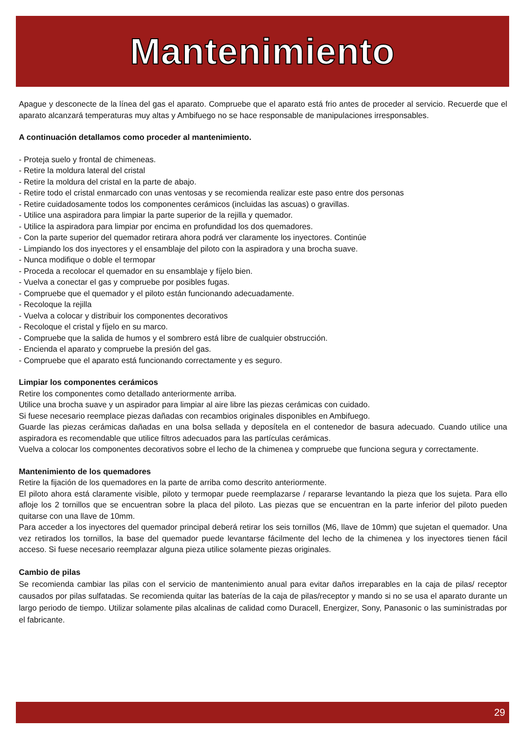Mantenimiento
Apague y desconecte de la línea del gas el aparato. Compruebe que el aparato está frio antes de proceder al servicio. Recuerde que el aparato alcanzará temperaturas muy altas y Ambifuego no se hace responsable de manipulaciones irresponsables.
A continuación detallamos como proceder al mantenimiento.
- Proteja suelo y frontal de chimeneas.
- Retire la moldura lateral del cristal
- Retire la moldura del cristal en la parte de abajo.
- Retire todo el cristal enmarcado con unas ventosas y se recomienda realizar este paso entre dos personas
- Retire cuidadosamente todos los componentes cerámicos (incluidas las ascuas) o gravillas.
- Utilice una aspiradora para limpiar la parte superior de la rejilla y quemador.
- Utilice la aspiradora para limpiar por encima en profundidad los dos quemadores.
- Con la parte superior del quemador retirara ahora podrá ver claramente los inyectores. Continúe
- Limpiando los dos inyectores y el ensamblaje del piloto con la aspiradora y una brocha suave.
- Nunca modifique o doble el termopar
- Proceda a recolocar el quemador en su ensamblaje y fíjelo bien.
- Vuelva a conectar el gas y compruebe por posibles fugas.
- Compruebe que el quemador y el piloto están funcionando adecuadamente.
- Recoloque la rejilla
- Vuelva a colocar y distribuir los componentes decorativos
- Recoloque el cristal y fíjelo en su marco.
- Compruebe que la salida de humos y el sombrero está libre de cualquier obstrucción.
- Encienda el aparato y compruebe la presión del gas.
- Compruebe que el aparato está funcionando correctamente y es seguro.
Limpiar los componentes cerámicos
Retire los componentes como detallado anteriormente arriba.
Utilice una brocha suave y un aspirador para limpiar al aire libre las piezas cerámicas con cuidado.
Si fuese necesario reemplace piezas dañadas con recambios originales disponibles en Ambifuego.
Guarde las piezas cerámicas dañadas en una bolsa sellada y deposítela en el contenedor de basura adecuado. Cuando utilice una aspiradora es recomendable que utilice filtros adecuados para las partículas cerámicas.
Vuelva a colocar los componentes decorativos sobre el lecho de la chimenea y compruebe que funciona segura y correctamente.
Mantenimiento de los quemadores
Retire la fijación de los quemadores en la parte de arriba como descrito anteriormente.
El piloto ahora está claramente visible, piloto y termopar puede reemplazarse / repararse levantando la pieza que los sujeta. Para ello afloje los 2 tornillos que se encuentran sobre la placa del piloto. Las piezas que se encuentran en la parte inferior del piloto pueden quitarse con una llave de 10mm.
Para acceder a los inyectores del quemador principal deberá retirar los seis tornillos (M6, llave de 10mm) que sujetan el quemador. Una vez retirados los tornillos, la base del quemador puede levantarse fácilmente del lecho de la chimenea y los inyectores tienen fácil acceso. Si fuese necesario reemplazar alguna pieza utilice solamente piezas originales.
Cambio de pilas
Se recomienda cambiar las pilas con el servicio de mantenimiento anual para evitar daños irreparables en la caja de pilas/ receptor causados por pilas sulfatadas. Se recomienda quitar las baterías de la caja de pilas/receptor y mando si no se usa el aparato durante un largo periodo de tiempo. Utilizar solamente pilas alcalinas de calidad como Duracell, Energizer, Sony, Panasonic o las suministradas por el fabricante.
29